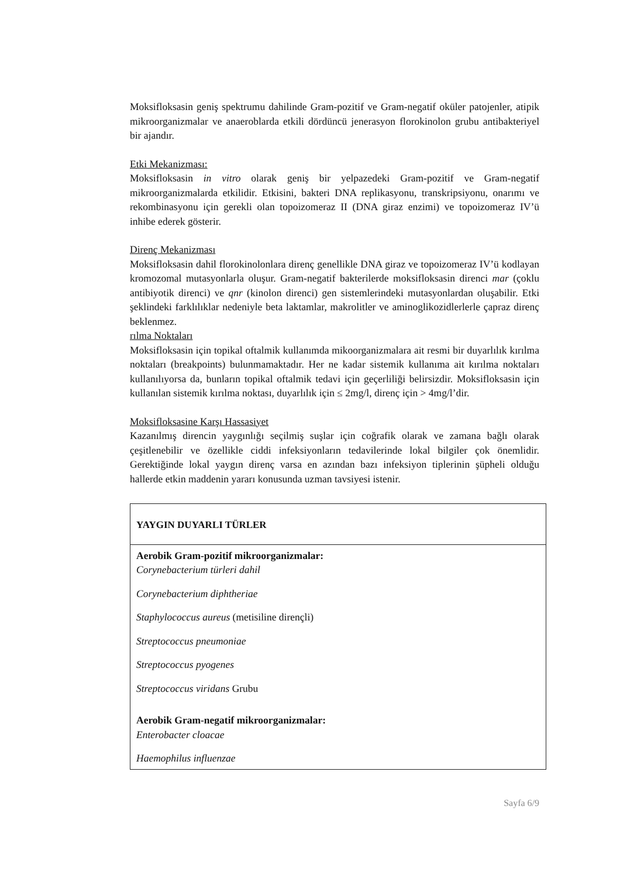Moksifloksasin geniş spektrumu dahilinde Gram-pozitif ve Gram-negatif oküler patojenler, atipik mikroorganizmalar ve anaeroblarda etkili dördüncü jenerasyon florokinolon grubu antibakteriyel bir ajandır.
Etki Mekanizması:
Moksifloksasin in vitro olarak geniş bir yelpazedeki Gram-pozitif ve Gram-negatif mikroorganizmalarda etkilidir. Etkisini, bakteri DNA replikasyonu, transkripsiyonu, onarımı ve rekombinasyonu için gerekli olan topoizomeraz II (DNA giraz enzimi) ve topoizomeraz IV’ü inhibe ederek gösterir.
Direnç Mekanizması
Moksifloksasin dahil florokinolonlara direnç genellikle DNA giraz ve topoizomeraz IV’ü kodlayan kromozomal mutasyonlarla oluşur. Gram-negatif bakterilerde moksifloksasin direnci mar (çoklu antibiyotik direnci) ve qnr (kinolon direnci) gen sistemlerindeki mutasyonlardan oluşabilir. Etki şeklindeki farklılıklar nedeniyle beta laktamlar, makrolitler ve aminoglikozidlerlerle çapraz direnç beklenmez.
rılma Noktaları
Moksifloksasin için topikal oftalmik kullanımda mikoorganizmalara ait resmi bir duyarlılık kırılma noktaları (breakpoints) bulunmamaktadır. Her ne kadar sistemik kullanıma ait kırılma noktaları kullanılıyorsa da, bunların topikal oftalmik tedavi için geçerliliği belirsizdir. Moksifloksasin için kullanılan sistemik kırılma noktası, duyarlılık için ≤ 2mg/l, direnç için > 4mg/l’dir.
Moksifloksasine Karşı Hassasiyet
Kazanılmış direncin yaygınlığı seçilmiş suşlar için coğrafik olarak ve zamana bağlı olarak çeşitlenebilir ve özellikle ciddi infeksiyonların tedavilerinde lokal bilgiler çok önemlidir. Gerektiğinde lokal yaygın direnç varsa en azından bazı infeksiyon tiplerinin şüpheli olduğu hallerde etkin maddenin yararı konusunda uzman tavsiyesi istenir.
| YAYGIN DUYARLI TÜRLER |
| --- |
| Aerobik Gram-pozitif mikroorganizmalar: Corynebacterium türleri dahil Corynebacterium diphtheriae Staphylococcus aureus (metisiline dirençli) Streptococcus pneumoniae Streptococcus pyogenes Streptococcus viridans Grubu Aerobik Gram-negatif mikroorganizmalar: Enterobacter cloacae Haemophilus influenzae |
Sayfa 6/9